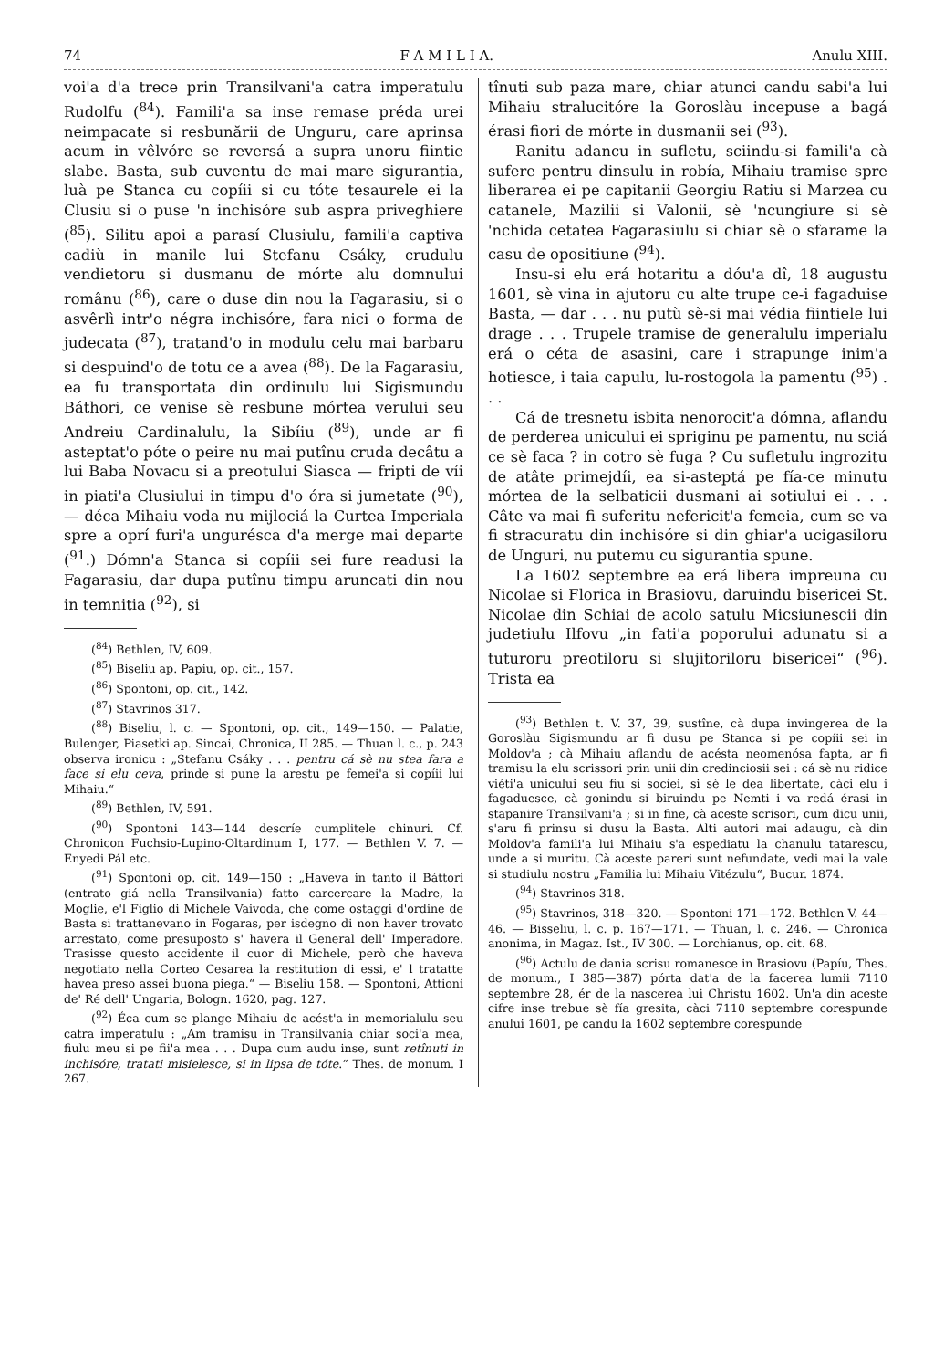74 F A M I L I A. Anulu XIII.
voi'a d'a trece prin Transilvani'a catra imperatulu Rudolfu (<sup>84</sup>). Famili'a sa inse remase préda urei neimpacate si resbunării de Unguru, care aprinsa acum in vêlvóre se reversá a supra unoru fiintie slabe. Basta, sub cuventu de mai mare sigurantia, luà pe Stanca cu copíii si cu tóte tesaurele ei la Clusiu si o puse 'n inchisóre sub aspra priveghiere (<sup>85</sup>). Silitu apoi a parasí Clusiulu, famili'a captiva cadiù in manile lui Stefanu Csáky, crudulu vendietoru si dusmanu de mórte alu domnului românu (<sup>86</sup>), care o duse din nou la Fagarasiu, si o asvêrlì intr'o négra inchisóre, fara nici o forma de judecata (<sup>87</sup>), tratand'o in modulu celu mai barbaru si despuind'o de totu ce a avea (<sup>88</sup>). De la Fagarasiu, ea fu transportata din ordinulu lui Sigismundu Báthori, ce venise sè resbune mórtea verului seu Andreiu Cardinalulu, la Sibíiu (<sup>89</sup>), unde ar fi asteptat'o póte o peire nu mai putînu cruda decâtu a lui Baba Novacu si a preotului Siasca — fripti de víi in piati'a Clusiului in timpu d'o óra si jumetate (<sup>90</sup>), — déca Mihaiu voda nu mijlociá la Curtea Imperiala spre a oprí furi'a ungurésca d'a merge mai departe (<sup>91</sup>.) Dómn'a Stanca si copíii sei fure readusi la Fagarasiu, dar dupa putînu timpu aruncati din nou in temnitia (<sup>92</sup>), si
(<sup>84</sup>) Bethlen, IV, 609.
(<sup>85</sup>) Biseliu ap. Papiu, op. cit., 157.
(<sup>86</sup>) Spontoni, op. cit., 142.
(<sup>87</sup>) Stavrinos 317.
(<sup>88</sup>) Biseliu, l. c. — Spontoni, op. cit., 149—150. — Palatie, Bulenger, Piasetki ap. Sincai, Chronica, II 285. — Thuan l. c., p. 243 observa ironicu : „Stefanu Csáky . . . pentru cá sè nu stea fara a face si elu ceva, prinde si pune la arestu pe femei'a si copíii lui Mihaiu.“
(<sup>89</sup>) Bethlen, IV, 591.
(<sup>90</sup>) Spontoni 143—144 descríe cumplitele chinuri. Cf. Chronicon Fuchsio-Lupino-Oltardinum I, 177. — Bethlen V. 7. — Enyedi Pál etc.
(<sup>91</sup>) Spontoni op. cit. 149—150 : „Haveva in tanto il Báttori (entrato giá nella Transilvania) fatto carcercare la Madre, la Moglie, e'l Figlio di Michele Vaivoda, che come ostaggi d'ordine de Basta si trattanevano in Fogaras, per isdegno di non haver trovato arrestato, come presuposto s' havera il General dell' Imperadore. Trasisse questo accidente il cuor di Michele, però che haveva negotiato nella Corteo Cesarea la restitution di essi, e' l tratatte havea preso assei buona piega.“ — Biseliu 158. — Spontoni, Attioni de' Ré dell' Ungaria, Bologn. 1620, pag. 127.
(<sup>92</sup>) Éca cum se plange Mihaiu de acést'a in memorialulu seu catra imperatulu : „Am tramisu in Transilvania chiar soci'a mea, fiulu meu si pe fii'a mea . . . Dupa cum audu inse, sunt retînuti in inchisóre, tratati misielesce, si in lipsa de tóte.“ Thes. de monum. I 267.
tînuti sub paza mare, chiar atunci candu sabi'a lui Mihaiu stralucitóre la Goroslàu incepuse a bagá érasi fiori de mórte in dusmanii sei (<sup>93</sup>).
Ranitu adancu in sufletu, sciindu-si famili'a cà sufere pentru dinsulu in robía, Mihaiu tramise spre liberarea ei pe capitanii Georgiu Ratiu si Marzea cu catanele, Mazilii si Valonii, sè 'ncungiure si sè 'nchida cetatea Fagarasiulu si chiar sè o sfarame la casu de opositiune (<sup>94</sup>).
Insu-si elu erá hotaritu a dóu'a dî, 18 augustu 1601, sè vina in ajutoru cu alte trupe ce-i fagaduise Basta, — dar . . . nu putù sè-si mai védia fiintiele lui drage . . . Trupele tramise de generalulu imperialu erá o céta de asasini, care i strapunge inim'a hotiesce, i taia capulu, lu-rostogola la pamentu (<sup>95</sup>) . . .
Cá de tresnetu isbita nenorocit'a dómna, aflandu de perderea unicului ei spriginu pe pamentu, nu sciá ce sè faca ? in cotro sè fuga ? Cu sufletulu ingrozitu de atâte primejdíi, ea si-asteptá pe fía-ce minutu mórtea de la selbaticii dusmani ai sotiului ei . . . Câte va mai fi suferitu nefericit'a femeia, cum se va fi stracuratu din inchisóre si din ghiar'a ucigasiloru de Unguri, nu putemu cu sigurantia spune.
La 1602 septembre ea erá libera impreuna cu Nicolae si Florica in Brasiovu, daruindu bisericei St. Nicolae din Schiai de acolo satulu Micsiunescii din judetiulu Ilfovu „in fati'a poporului adunatu si a tuturoru preotiloru si slujitoriloru bisericei“ (<sup>96</sup>). Trista ea
(<sup>93</sup>) Bethlen t. V. 37, 39, sustîne, cà dupa invingerea de la Goroslàu Sigismundu ar fi dusu pe Stanca si pe copíii sei in Moldov'a ; cà Mihaiu aflandu de acésta neomenósa fapta, ar fi tramisu la elu scrissori prin unii din credinciosii sei : cá sè nu ridice viéti'a unicului seu fiu si socíei, si sè le dea libertate, càci elu i fagaduesce, cà gonindu si biruindu pe Nemti i va redá érasi in stapanire Transilvani'a ; si in fine, cà aceste scrisori, cum dicu unii, s'aru fi prinsu si dusu la Basta. Alti autori mai adaugu, cà din Moldov'a famili'a lui Mihaiu s'a espediatu la chanulu tatarescu, unde a si muritu. Cà aceste pareri sunt nefundate, vedi mai la vale si studiulu nostru „Familia lui Mihaiu Vitézulu“, Bucur. 1874.
(<sup>94</sup>) Stavrinos 318.
(<sup>95</sup>) Stavrinos, 318—320. — Spontoni 171—172. Bethlen V. 44—46. — Bisseliu, l. c. p. 167—171. — Thuan, l. c. 246. — Chronica anonima, in Magaz. Ist., IV 300. — Lorchianus, op. cit. 68.
(<sup>96</sup>) Actulu de dania scrisu romanesce in Brasiovu (Papíu, Thes. de monum., I 385—387) pórta dat'a de la facerea lumii 7110 septembre 28, ér de la nascerea lui Christu 1602. Un'a din aceste cifre inse trebue sè fía gresita, càci 7110 septembre corespunde anului 1601, pe candu la 1602 septembre corespunde